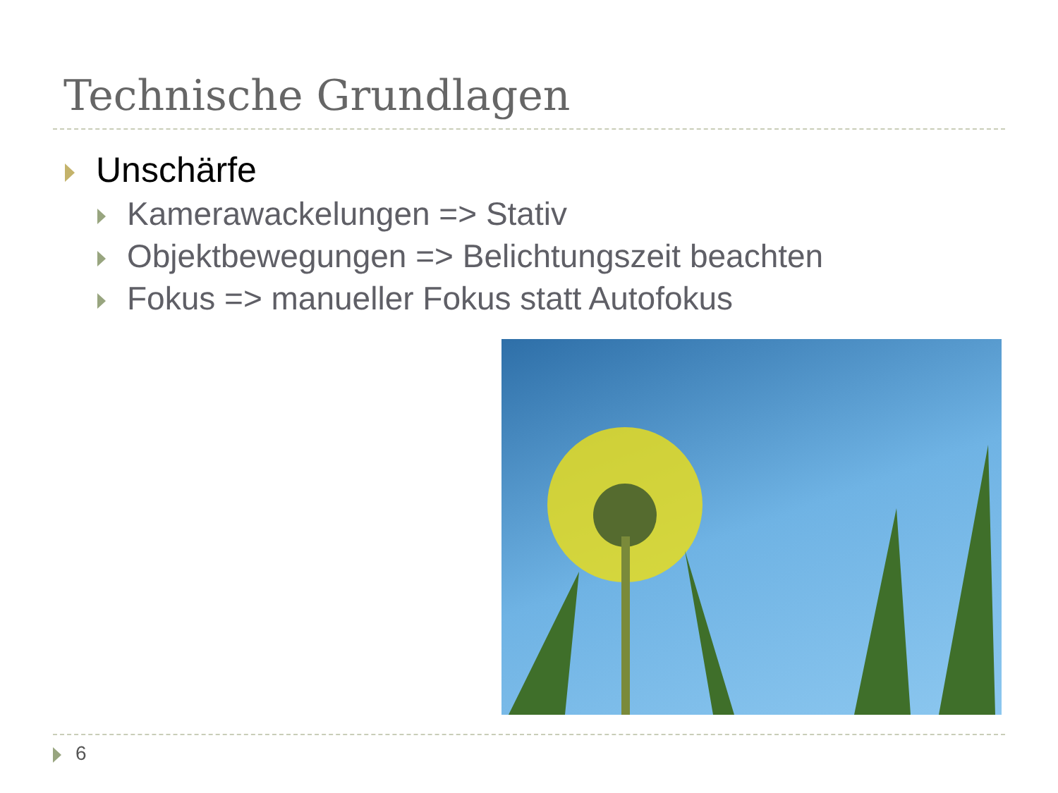Technische Grundlagen
Unschärfe
Kamerawackelungen => Stativ
Objektbewegungen => Belichtungszeit beachten
Fokus => manueller Fokus statt Autofokus
6